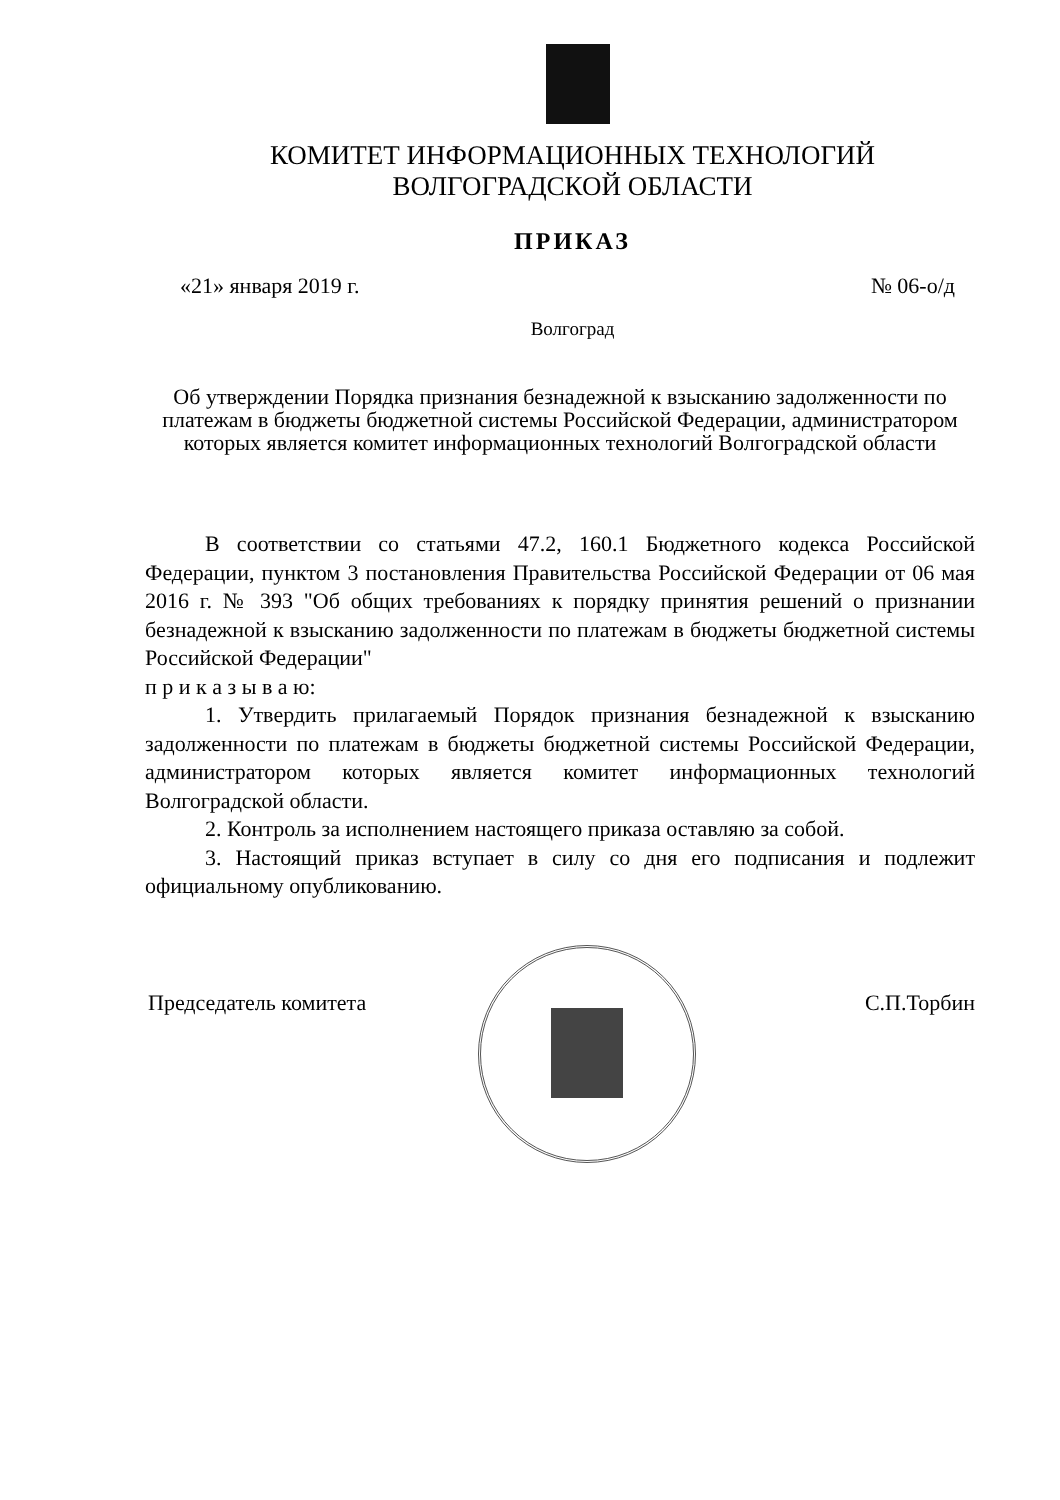КОМИТЕТ ИНФОРМАЦИОННЫХ ТЕХНОЛОГИЙ
ВОЛГОГРАДСКОЙ ОБЛАСТИ
ПРИКАЗ
«21» января 2019 г. № 06-о/д
Волгоград
Об утверждении Порядка признания безнадежной к взысканию задолженности по платежам в бюджеты бюджетной системы Российской Федерации, администратором которых является комитет информационных технологий Волгоградской области
В соответствии со статьями 47.2, 160.1 Бюджетного кодекса Российской Федерации, пунктом 3 постановления Правительства Российской Федерации от 06 мая 2016 г. № 393 "Об общих требованиях к порядку принятия решений о признании безнадежной к взысканию задолженности по платежам в бюджеты бюджетной системы Российской Федерации"
п р и к а з ы в а ю:
1. Утвердить прилагаемый Порядок признания безнадежной к взысканию задолженности по платежам в бюджеты бюджетной системы Российской Федерации, администратором которых является комитет информационных технологий Волгоградской области.
2. Контроль за исполнением настоящего приказа оставляю за собой.
3. Настоящий приказ вступает в силу со дня его подписания и подлежит официальному опубликованию.
Председатель комитета С.П.Торбин